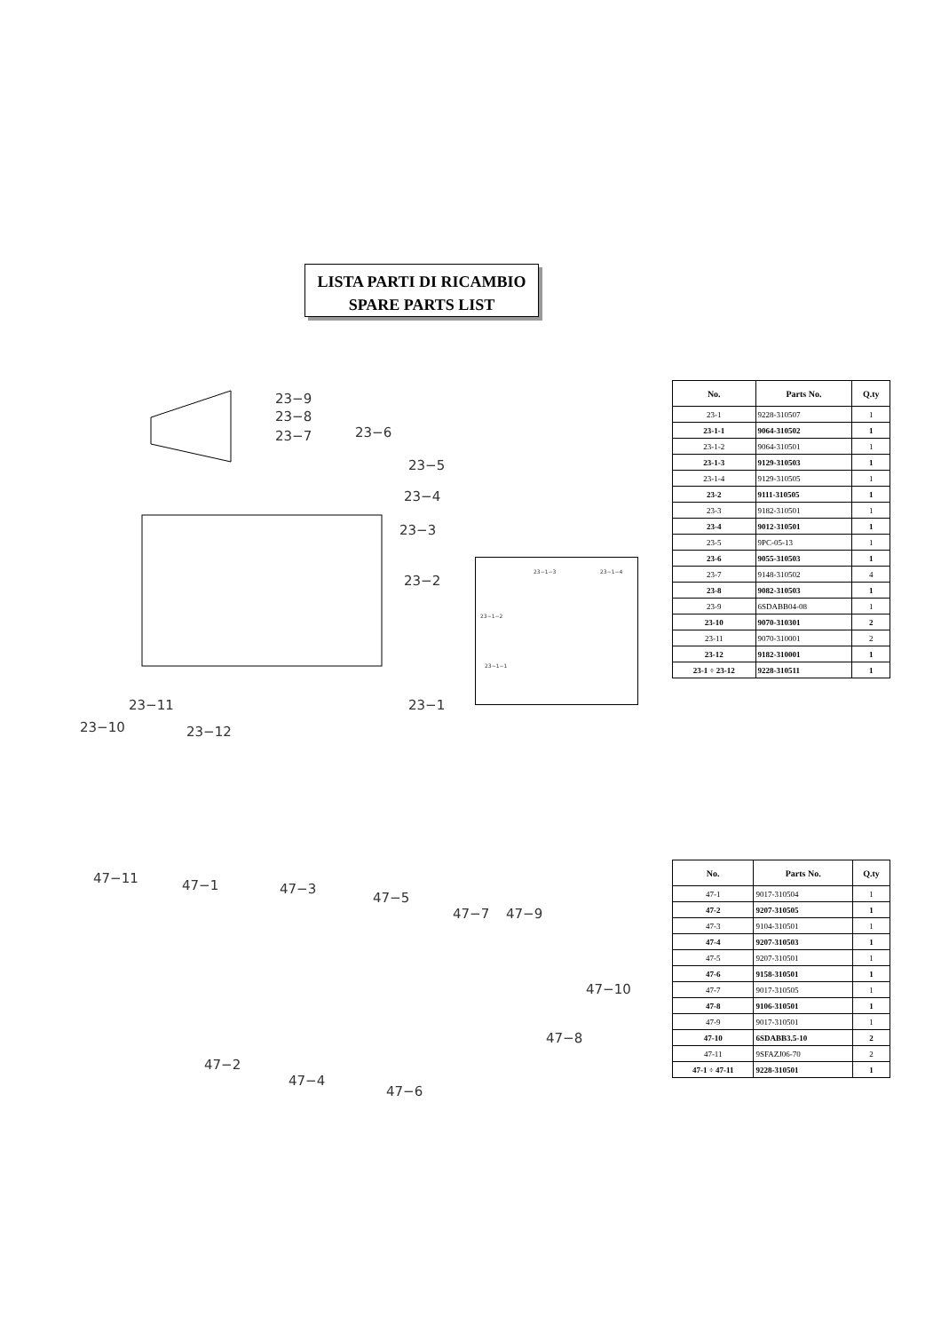LISTA PARTI DI RICAMBIO
SPARE PARTS LIST
23−9
23−8
23−7 23−6
23−5
23−4
23−3
23−2
23−11 23−1
23−10 23−12
23−1−3 23−1−4
23−1−2
23−1−1
| No. | Parts No. | Q.ty |
| --- | --- | --- |
| 23-1 | 9228-310507 | 1 |
| 23-1-1 | 9064-310502 | 1 |
| 23-1-2 | 9064-310501 | 1 |
| 23-1-3 | 9129-310503 | 1 |
| 23-1-4 | 9129-310505 | 1 |
| 23-2 | 9111-310505 | 1 |
| 23-3 | 9182-310501 | 1 |
| 23-4 | 9012-310501 | 1 |
| 23-5 | 9PC-05-13 | 1 |
| 23-6 | 9055-310503 | 1 |
| 23-7 | 9148-310502 | 4 |
| 23-8 | 9082-310503 | 1 |
| 23-9 | 6SDABB04-08 | 1 |
| 23-10 | 9070-310301 | 2 |
| 23-11 | 9070-310001 | 2 |
| 23-12 | 9182-310001 | 1 |
| 23-1 ÷ 23-12 | 9228-310511 | 1 |
47−11 47−1 47−3
47−5
47−7 47−9
47−10
47−8
47−2
47−4
47−6
| No. | Parts No. | Q.ty |
| --- | --- | --- |
| 47-1 | 9017-310504 | 1 |
| 47-2 | 9207-310505 | 1 |
| 47-3 | 9104-310501 | 1 |
| 47-4 | 9207-310503 | 1 |
| 47-5 | 9207-310501 | 1 |
| 47-6 | 9158-310501 | 1 |
| 47-7 | 9017-310505 | 1 |
| 47-8 | 9106-310501 | 1 |
| 47-9 | 9017-310501 | 1 |
| 47-10 | 6SDABB3.5-10 | 2 |
| 47-11 | 9SFAZJ06-70 | 2 |
| 47-1 ÷ 47-11 | 9228-310501 | 1 |